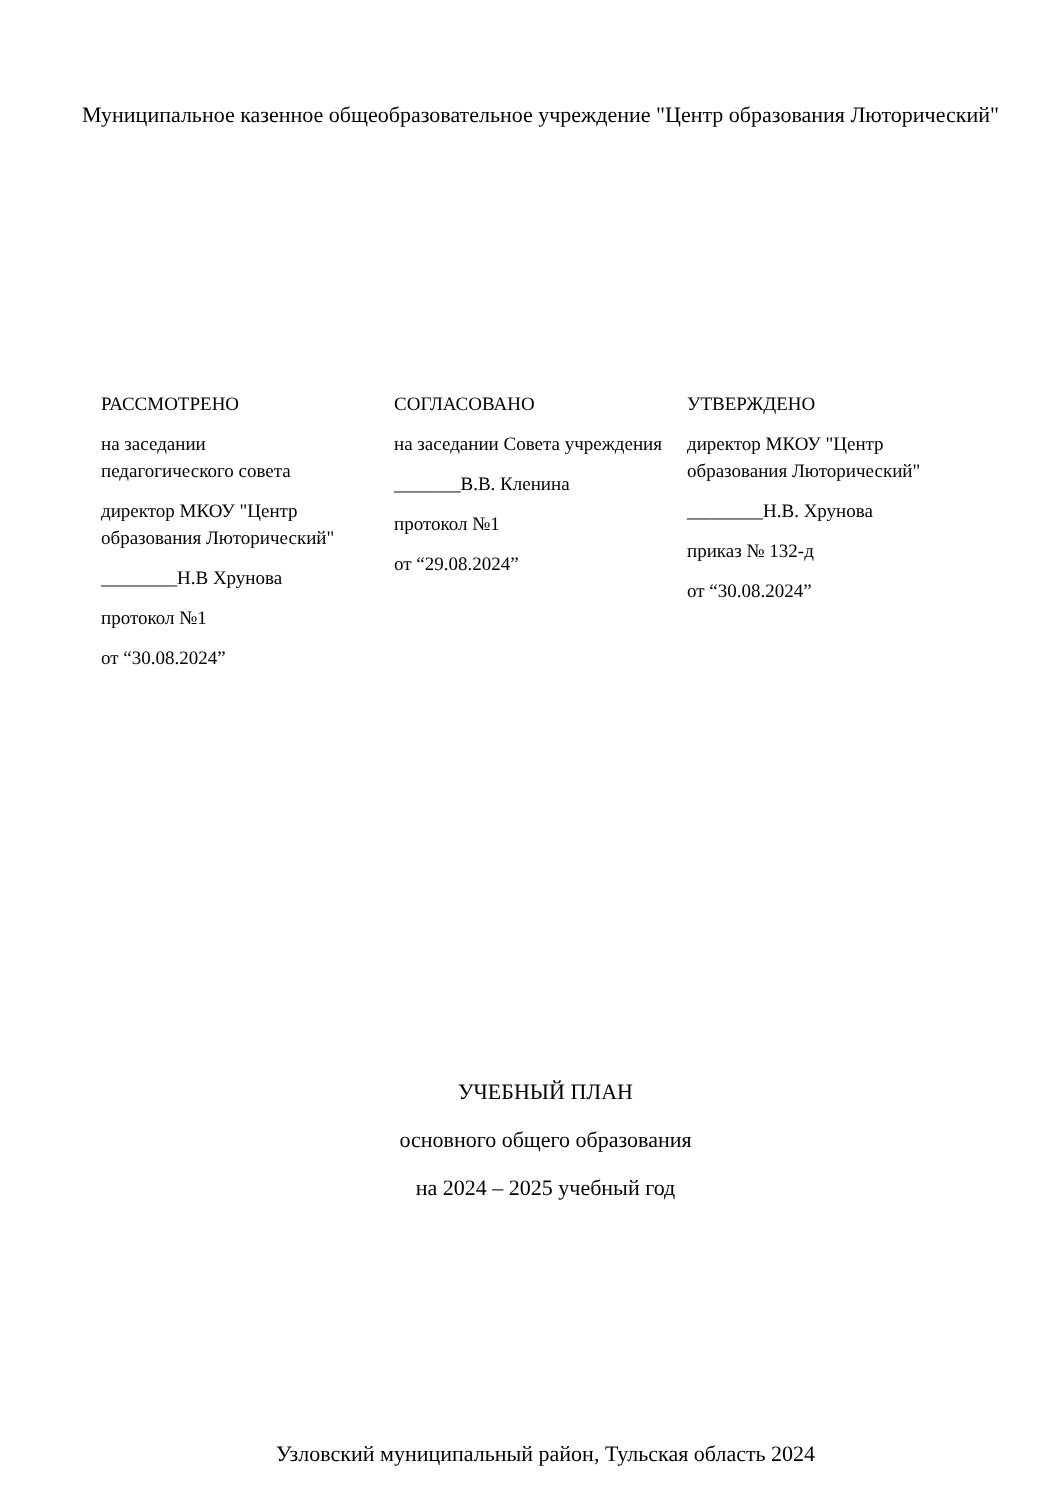Муниципальное казенное общеобразовательное учреждение "Центр образования Люторический"
РАССМОТРЕНО
на заседании
педагогического совета
директор МКОУ "Центр образования Люторический"
________Н.В Хрунова
протокол №1
от “30.08.2024”
СОГЛАСОВАНО
на заседании Совета учреждения
_______В.В. Кленина
протокол №1
от “29.08.2024”
УТВЕРЖДЕНО
директор МКОУ "Центр образования Люторический"
________Н.В. Хрунова
приказ № 132-д
от “30.08.2024”
УЧЕБНЫЙ ПЛАН
основного общего образования
на 2024 – 2025 учебный год
Узловский муниципальный район, Тульская область 2024